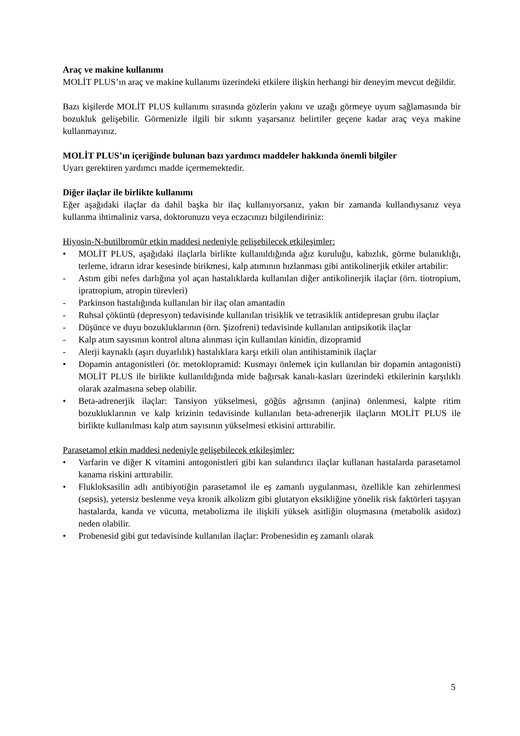Araç ve makine kullanımı
MOLİT PLUS’ın araç ve makine kullanımı üzerindeki etkilere ilişkin herhangi bir deneyim mevcut değildir.
Bazı kişilerde MOLİT PLUS kullanımı sırasında gözlerin yakını ve uzağı görmeye uyum sağlamasında bir bozukluk gelişebilir. Görmenizle ilgili bir sıkıntı yaşarsanız belirtiler geçene kadar araç veya makine kullanmayınız.
MOLİT PLUS’ın içeriğinde bulunan bazı yardımcı maddeler hakkında önemli bilgiler
Uyarı gerektiren yardımcı madde içermemektedir.
Diğer ilaçlar ile birlikte kullanımı
Eğer aşağıdaki ilaçlar da dahil başka bir ilaç kullanıyorsanız, yakın bir zamanda kullandıysanız veya kullanma ihtimaliniz varsa, doktorunuzu veya eczacınızı bilgilendiriniz:
Hiyosin-N-butilbromür etkin maddesi nedeniyle gelişebilecek etkileşimler:
• MOLİT PLUS, aşağıdaki ilaçlarla birlikte kullanıldığında ağız kuruluğu, kabızlık, görme bulanıklığı, terleme, idrarın idrar kesesinde birikmesi, kalp atımının hızlanması gibi antikolinerjik etkiler artabilir:
- Astım gibi nefes darlığına yol açan hastalıklarda kullanılan diğer antikolinerjik ilaçlar (örn. tiotropium, ipratropium, atropin türevleri)
- Parkinson hastalığında kullanılan bir ilaç olan amantadin
- Ruhsal çöküntü (depresyon) tedavisinde kullanılan trisiklik ve tetrasiklik antidepresan grubu ilaçlar
- Düşünce ve duyu bozukluklarının (örn. Şizofreni) tedavisinde kullanılan antipsikotik ilaçlar
- Kalp atım sayısının kontrol altına alınması için kullanılan kinidin, dizopramid
- Alerji kaynaklı (aşırı duyarlılık) hastalıklara karşı etkili olan antihistaminik ilaçlar
• Dopamin antagonistleri (ör. metoklopramid: Kusmayı önlemek için kullanılan bir dopamin antagonisti) MOLİT PLUS ile birlikte kullanıldığında mide bağırsak kanalı-kasları üzerindeki etkilerinin karşılıklı olarak azalmasına sebep olabilir.
• Beta-adrenerjik ilaçlar: Tansiyon yükselmesi, göğüs ağrısının (anjina) önlenmesi, kalpte ritim bozukluklarının ve kalp krizinin tedavisinde kullanılan beta-adrenerjik ilaçların MOLİT PLUS ile birlikte kullanılması kalp atım sayısının yükselmesi etkisini arttırabilir.
Parasetamol etkin maddesi nedeniyle gelişebilecek etkileşimler:
• Varfarin ve diğer K vitamini antogonistleri gibi kan sulandırıcı ilaçlar kullanan hastalarda parasetamol kanama riskini arttırabilir.
• Flukloksasilin adlı antibiyotiğin parasetamol ile eş zamanlı uygulanması, özellikle kan zehirlenmesi (sepsis), yetersiz beslenme veya kronik alkolizm gibi glutatyon eksikliğine yönelik risk faktörleri taşıyan hastalarda, kanda ve vücutta, metabolizma ile ilişkili yüksek asitliğin oluşmasına (metabolik asidoz) neden olabilir.
• Probenesid gibi gut tedavisinde kullanılan ilaçlar: Probenesidin eş zamanlı olarak
5